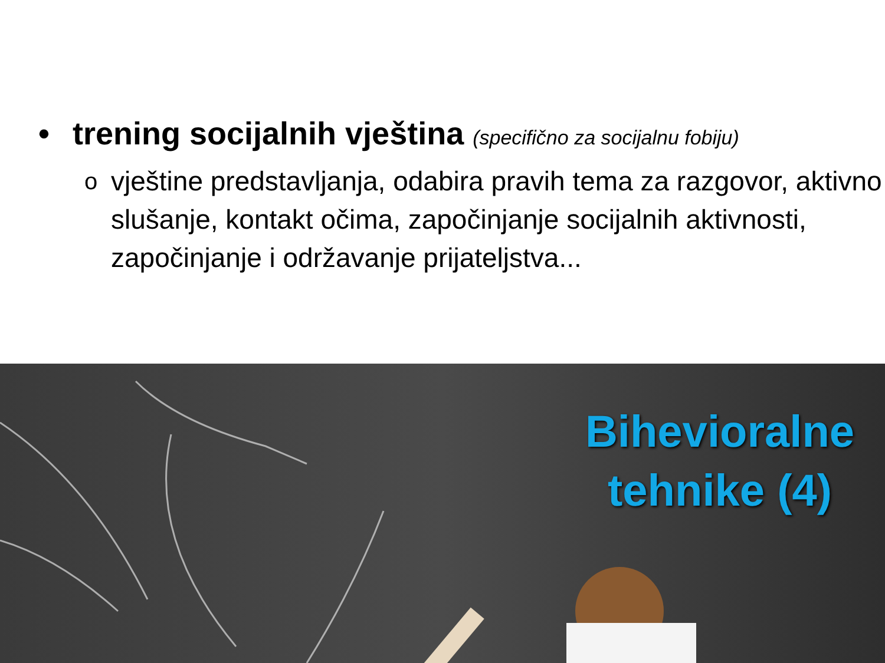• trening socijalnih vještina (specifično za socijalnu fobiju)
ovještine predstavljanja, odabira pravih tema za razgovor, aktivno slušanje, kontakt očima, započinjanje socijalnih aktivnosti, započinjanje i održavanje prijateljstva...
Bihevioralne
tehnike (4)